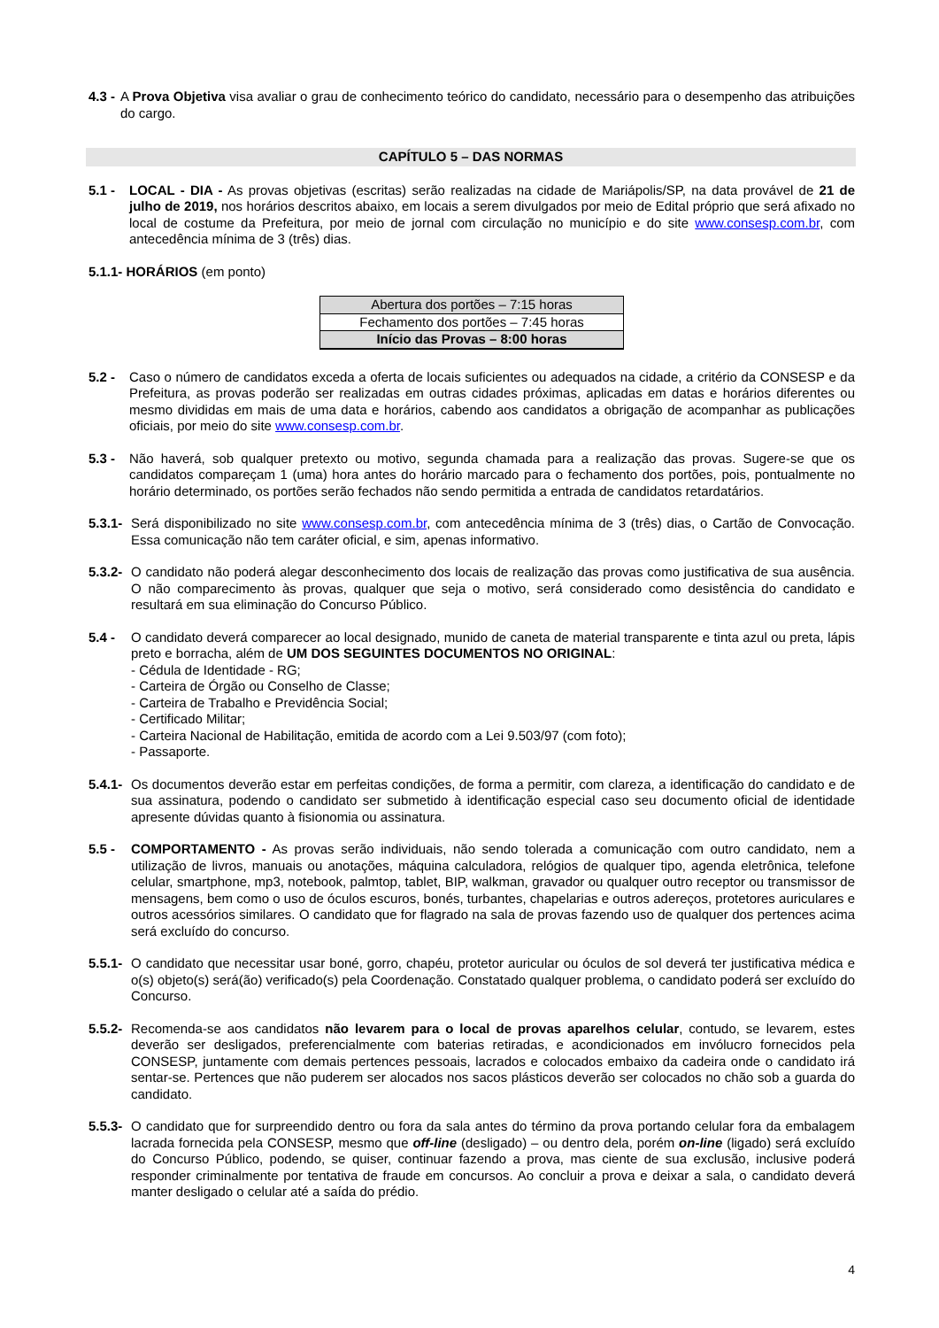4.3 - A Prova Objetiva visa avaliar o grau de conhecimento teórico do candidato, necessário para o desempenho das atribuições do cargo.
CAPÍTULO 5 – DAS NORMAS
5.1 - LOCAL - DIA - As provas objetivas (escritas) serão realizadas na cidade de Mariápolis/SP, na data provável de 21 de julho de 2019, nos horários descritos abaixo, em locais a serem divulgados por meio de Edital próprio que será afixado no local de costume da Prefeitura, por meio de jornal com circulação no município e do site www.consesp.com.br, com antecedência mínima de 3 (três) dias.
5.1.1- HORÁRIOS (em ponto)
| Abertura dos portões – 7:15 horas |
| Fechamento dos portões – 7:45 horas |
| Início das Provas – 8:00 horas |
5.2 - Caso o número de candidatos exceda a oferta de locais suficientes ou adequados na cidade, a critério da CONSESP e da Prefeitura, as provas poderão ser realizadas em outras cidades próximas, aplicadas em datas e horários diferentes ou mesmo divididas em mais de uma data e horários, cabendo aos candidatos a obrigação de acompanhar as publicações oficiais, por meio do site www.consesp.com.br.
5.3 - Não haverá, sob qualquer pretexto ou motivo, segunda chamada para a realização das provas. Sugere-se que os candidatos compareçam 1 (uma) hora antes do horário marcado para o fechamento dos portões, pois, pontualmente no horário determinado, os portões serão fechados não sendo permitida a entrada de candidatos retardatários.
5.3.1- Será disponibilizado no site www.consesp.com.br, com antecedência mínima de 3 (três) dias, o Cartão de Convocação. Essa comunicação não tem caráter oficial, e sim, apenas informativo.
5.3.2- O candidato não poderá alegar desconhecimento dos locais de realização das provas como justificativa de sua ausência. O não comparecimento às provas, qualquer que seja o motivo, será considerado como desistência do candidato e resultará em sua eliminação do Concurso Público.
5.4 - O candidato deverá comparecer ao local designado, munido de caneta de material transparente e tinta azul ou preta, lápis preto e borracha, além de UM DOS SEGUINTES DOCUMENTOS NO ORIGINAL:
- Cédula de Identidade - RG;
- Carteira de Órgão ou Conselho de Classe;
- Carteira de Trabalho e Previdência Social;
- Certificado Militar;
- Carteira Nacional de Habilitação, emitida de acordo com a Lei 9.503/97 (com foto);
- Passaporte.
5.4.1- Os documentos deverão estar em perfeitas condições, de forma a permitir, com clareza, a identificação do candidato e de sua assinatura, podendo o candidato ser submetido à identificação especial caso seu documento oficial de identidade apresente dúvidas quanto à fisionomia ou assinatura.
5.5 - COMPORTAMENTO - As provas serão individuais, não sendo tolerada a comunicação com outro candidato, nem a utilização de livros, manuais ou anotações, máquina calculadora, relógios de qualquer tipo, agenda eletrônica, telefone celular, smartphone, mp3, notebook, palmtop, tablet, BIP, walkman, gravador ou qualquer outro receptor ou transmissor de mensagens, bem como o uso de óculos escuros, bonés, turbantes, chapelarias e outros adereços, protetores auriculares e outros acessórios similares. O candidato que for flagrado na sala de provas fazendo uso de qualquer dos pertences acima será excluído do concurso.
5.5.1- O candidato que necessitar usar boné, gorro, chapéu, protetor auricular ou óculos de sol deverá ter justificativa médica e o(s) objeto(s) será(ão) verificado(s) pela Coordenação. Constatado qualquer problema, o candidato poderá ser excluído do Concurso.
5.5.2- Recomenda-se aos candidatos não levarem para o local de provas aparelhos celular, contudo, se levarem, estes deverão ser desligados, preferencialmente com baterias retiradas, e acondicionados em invólucro fornecidos pela CONSESP, juntamente com demais pertences pessoais, lacrados e colocados embaixo da cadeira onde o candidato irá sentar-se. Pertences que não puderem ser alocados nos sacos plásticos deverão ser colocados no chão sob a guarda do candidato.
5.5.3- O candidato que for surpreendido dentro ou fora da sala antes do término da prova portando celular fora da embalagem lacrada fornecida pela CONSESP, mesmo que off-line (desligado) – ou dentro dela, porém on-line (ligado) será excluído do Concurso Público, podendo, se quiser, continuar fazendo a prova, mas ciente de sua exclusão, inclusive poderá responder criminalmente por tentativa de fraude em concursos. Ao concluir a prova e deixar a sala, o candidato deverá manter desligado o celular até a saída do prédio.
4